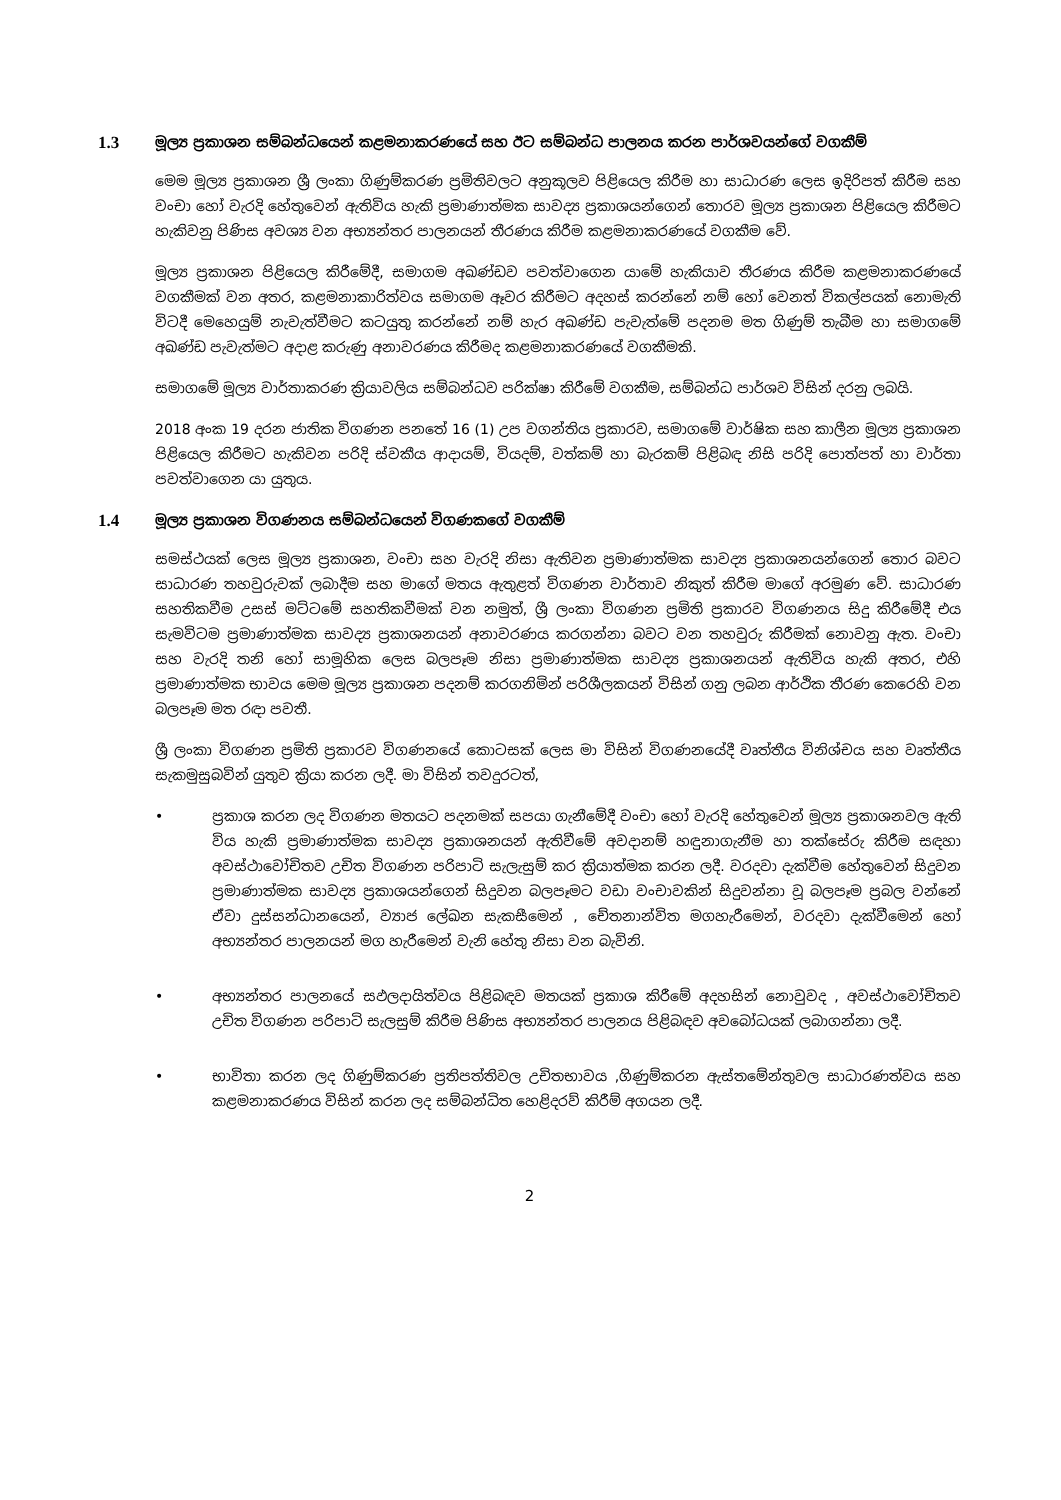1.3 මූල්‍ය ප්‍රකාශන සම්බන්ධයෙන් කළමනාකරණයේ සහ ඊට සම්බන්ධ පාලනය කරන පාර්ශවයන්ගේ වගකීම්
මෙම මූල්‍ය ප්‍රකාශන ශ්‍රී ලංකා ගිණුම්කරණ ප්‍රමිතිවලට අනුකූලව පිළියෙල කිරීම හා සාධාරණ ලෙස ඉදිරිපත් කිරීම සහ වංචා හෝ වැරදි හේතුවෙන් ඇතිවිය හැකි ප්‍රමාණාත්මක සාවද්‍ය ප්‍රකාශයන්ගෙන් තොරව මූල්‍ය ප්‍රකාශන පිළියෙල කිරීමට හැකිවනු පිණිස අවශ්‍ය වන අභ්‍යන්තර පාලනයන් තීරණය කිරීම කළමනාකරණයේ වගකීම වේ.
මූල්‍ය ප්‍රකාශන පිළියෙල කිරීමේදී, සමාගම අඛණ්ඩව පවත්වාගෙන යාමේ හැකියාව තීරණය කිරීම කළමනාකරණයේ වගකීමක් වන අතර, කළමනාකාරිත්වය සමාගම ඈවර කිරීමට අදහස් කරන්නේ නම් හෝ වෙනත් විකල්පයක් නොමැති විටදී මෙහෙයුම් නැවැත්වීමට කටයුතු කරන්නේ නම් හැර අඛණ්ඩ පැවැත්මේ පදනම මත ගිණුම් තැබීම හා සමාගමේ අඛණ්ඩ පැවැත්මට අදාළ කරුණු අනාවරණය කිරීමද කළමනාකරණයේ වගකීමකි.
සමාගමේ මූල්‍ය වාර්තාකරණ ක්‍රියාවලිය සම්බන්ධව පරික්ෂා කිරීමේ වගකීම, සම්බන්ධ පාර්ශව විසින් දරනු ලබයි.
2018 අංක 19 දරන ජාතික විගණන පනතේ 16 (1) උප වගන්තිය ප්‍රකාරව, සමාගමේ වාර්ෂික සහ කාලීන මූල්‍ය ප්‍රකාශන පිළියෙල කිරීමට හැකිවන පරිදි ස්වකීය ආදායම්, වියදම්, වත්කම් හා බැරකම් පිළිබඳ නිසි පරිදි පොත්පත් හා වාර්තා පවත්වාගෙන යා යුතුය.
1.4 මූල්‍ය ප්‍රකාශන විගණනය සම්බන්ධයෙන් විගණකගේ වගකීම්
සමස්ථයක් ලෙස මූල්‍ය ප්‍රකාශන, වංචා සහ වැරදි නිසා ඇතිවන ප්‍රමාණාත්මක සාවද්‍ය ප්‍රකාශනයන්ගෙන් තොර බවට සාධාරණ තහවුරුවක් ලබාදීම සහ මාගේ මතය ඇතුළත් විගණන වාර්තාව නිකුත් කිරීම මාගේ අරමුණ වේ. සාධාරණ සහතිකවීම උසස් මට්ටමේ සහතිකවීමක් වන නමුත්, ශ්‍රී ලංකා විගණන ප්‍රමිති ප්‍රකාරව විගණනය සිදු කිරීමේදී එය සැමවිටම ප්‍රමාණාත්මක සාවද්‍ය ප්‍රකාශනයන් අනාවරණය කරගන්නා බවට වන තහවුරු කිරීමක් නොවනු ඇත. වංචා සහ වැරදි තනි හෝ සාමූහික ලෙස බලපෑම නිසා ප්‍රමාණාත්මක සාවද්‍ය ප්‍රකාශනයන් ඇතිවිය හැකි අතර, එහි ප්‍රමාණාත්මක භාවය මෙම මූල්‍ය ප්‍රකාශන පදනම් කරගනිමින් පරිශීලකයන් විසින් ගනු ලබන ආර්ථික තීරණ කෙරෙහි වන බලපෑම මත රඳා පවතී.
ශ්‍රී ලංකා විගණන ප්‍රමිති ප්‍රකාරව විගණනයේ කොටසක් ලෙස මා විසින් විගණනයේදී වෘත්තීය විනිශ්චය සහ වෘත්තීය සැකමුසුබවින් යුතුව ක්‍රියා කරන ලදී. මා විසින් තවදුරටත්,
• ප්‍රකාශ කරන ලද විගණන මතයට පදනමක් සපයා ගැනීමේදී වංචා හෝ වැරදි හේතුවෙන් මූල්‍ය ප්‍රකාශනවල ඇති විය හැකි ප්‍රමාණාත්මක සාවද්‍ය ප්‍රකාශනයන් ඇතිවීමේ අවදානම් හඳුනාගැනීම හා තක්සේරු කිරීම සඳහා අවස්ථාවෝචිතව උචිත විගණන පරිපාටි සැලැසුම් කර ක්‍රියාත්මක කරන ලදී. වරදවා දැක්වීම හේතුවෙන් සිදුවන ප්‍රමාණාත්මක සාවද්‍ය ප්‍රකාශයන්ගෙන් සිදුවන බලපෑමට වඩා වංචාවකින් සිදුවන්නා වූ බලපෑම ප්‍රබල වන්නේ ඒවා දුස්සන්ධානයෙන්, ව්‍යාජ ලේඛන සැකසීමෙන් , චේතනාන්විත මගහැරීමෙන්, වරදවා දැක්වීමෙන් හෝ අභ්‍යන්තර පාලනයන් මග හැරීමෙන් වැනි හේතු නිසා වන බැවිනි.
• අභ්‍යන්තර පාලනයේ සඵලදායිත්වය පිළිබඳව මතයක් ප්‍රකාශ කිරීමේ අදහසින් නොවුවද , අවස්ථාවෝචිතව උචිත විගණන පරිපාටි සැලසුම් කිරීම පිණිස අභ්‍යන්තර පාලනය පිළිබඳව අවබෝධයක් ලබාගන්නා ලදී.
• භාවිතා කරන ලද ගිණුම්කරණ ප්‍රතිපත්තිවල උචිතභාවය ,ගිණුම්කරන ඇස්තමේන්තුවල සාධාරණත්වය සහ කළමනාකරණය විසින් කරන ලද සම්බන්ධිත හෙළිදරව් කිරීම් අගයන ලදී.
2